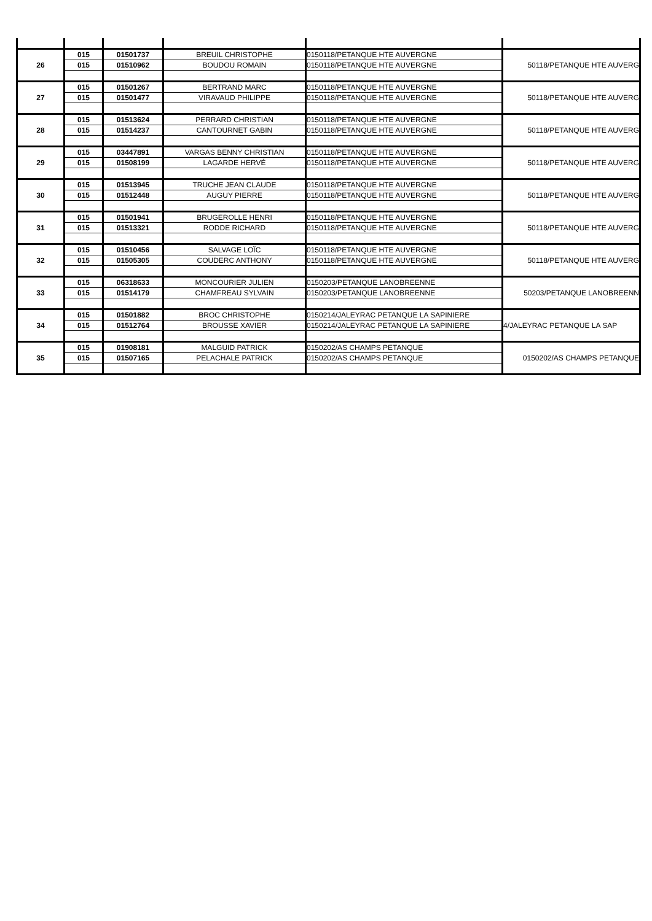| 26 | 015 | 01501737 | BREUIL CHRISTOPHE | 0150118/PETANQUE HTE AUVERGNE | 50118/PETANQUE HTE AUVERG |
| | 015 | 01510962 | BOUDOU ROMAIN | 0150118/PETANQUE HTE AUVERGNE | |
| 27 | 015 | 01501267 | BERTRAND MARC | 0150118/PETANQUE HTE AUVERGNE | 50118/PETANQUE HTE AUVERG |
| | 015 | 01501477 | VIRAVAUD PHILIPPE | 0150118/PETANQUE HTE AUVERGNE | |
| 28 | 015 | 01513624 | PERRARD CHRISTIAN | 0150118/PETANQUE HTE AUVERGNE | 50118/PETANQUE HTE AUVERG |
| | 015 | 01514237 | CANTOURNET GABIN | 0150118/PETANQUE HTE AUVERGNE | |
| 29 | 015 | 03447891 | VARGAS BENNY CHRISTIAN | 0150118/PETANQUE HTE AUVERGNE | 50118/PETANQUE HTE AUVERG |
| | 015 | 01508199 | LAGARDE HERVÉ | 0150118/PETANQUE HTE AUVERGNE | |
| 30 | 015 | 01513945 | TRUCHE JEAN CLAUDE | 0150118/PETANQUE HTE AUVERGNE | 50118/PETANQUE HTE AUVERG |
| | 015 | 01512448 | AUGUY PIERRE | 0150118/PETANQUE HTE AUVERGNE | |
| 31 | 015 | 01501941 | BRUGEROLLE HENRI | 0150118/PETANQUE HTE AUVERGNE | 50118/PETANQUE HTE AUVERG |
| | 015 | 01513321 | RODDE RICHARD | 0150118/PETANQUE HTE AUVERGNE | |
| 32 | 015 | 01510456 | SALVAGE LOÏC | 0150118/PETANQUE HTE AUVERGNE | 50118/PETANQUE HTE AUVERG |
| | 015 | 01505305 | COUDERC ANTHONY | 0150118/PETANQUE HTE AUVERGNE | |
| 33 | 015 | 06318633 | MONCOURIER JULIEN | 0150203/PETANQUE LANOBREENNE | 50203/PETANQUE LANOBREENN |
| | 015 | 01514179 | CHAMFREAU SYLVAIN | 0150203/PETANQUE LANOBREENNE | |
| 34 | 015 | 01501882 | BROC CHRISTOPHE | 0150214/JALEYRAC PETANQUE LA SAPINIERE | 4/JALEYRAC PETANQUE LA SAP |
| | 015 | 01512764 | BROUSSE XAVIER | 0150214/JALEYRAC PETANQUE LA SAPINIERE | |
| 35 | 015 | 01908181 | MALGUID PATRICK | 0150202/AS CHAMPS PETANQUE | 0150202/AS CHAMPS PETANQUE |
| | 015 | 01507165 | PELACHALE PATRICK | 0150202/AS CHAMPS PETANQUE | |